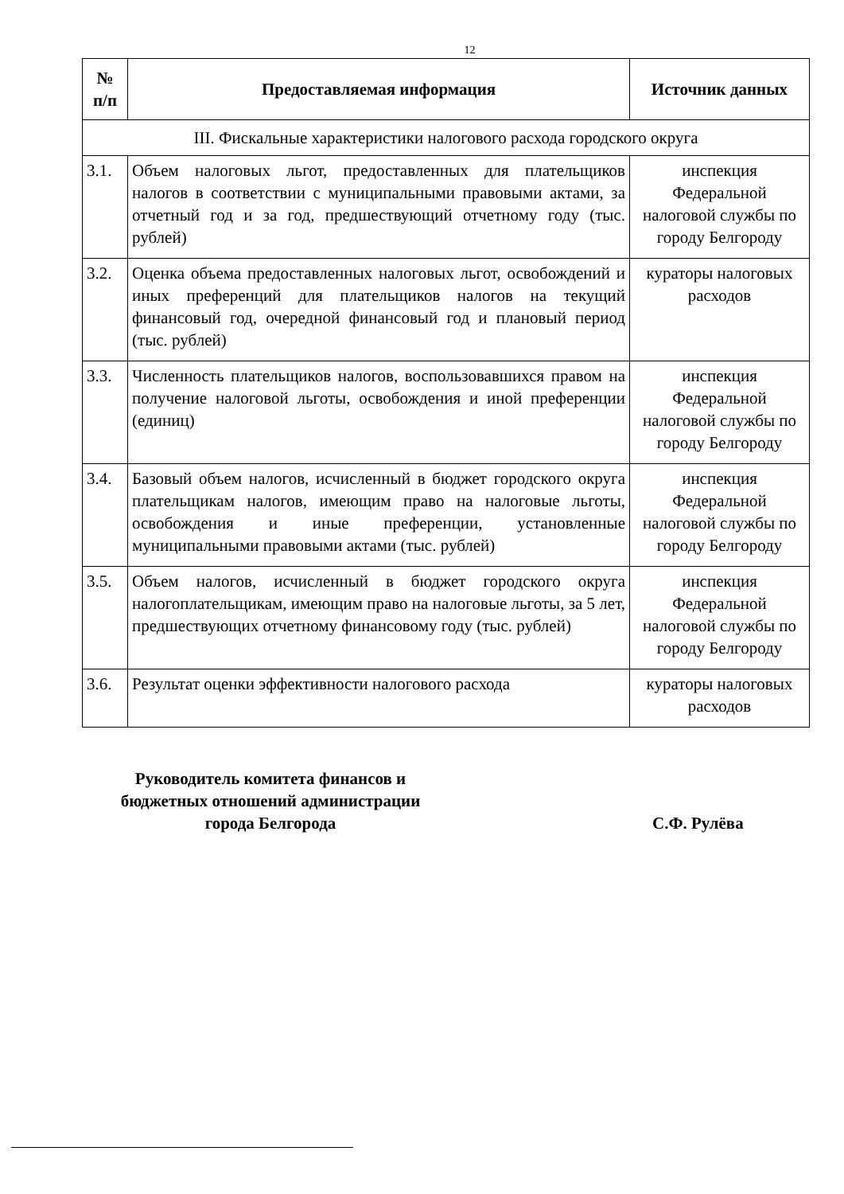12
| № п/п | Предоставляемая информация | Источник данных |
| --- | --- | --- |
| III. Фискальные характеристики налогового расхода городского округа | | |
| 3.1. | Объем налоговых льгот, предоставленных для плательщиков налогов в соответствии с муниципальными правовыми актами, за отчетный год и за год, предшествующий отчетному году (тыс. рублей) | инспекция Федеральной налоговой службы по городу Белгороду |
| 3.2. | Оценка объема предоставленных налоговых льгот, освобождений и иных преференций для плательщиков налогов на текущий финансовый год, очередной финансовый год и плановый период (тыс. рублей) | кураторы налоговых расходов |
| 3.3. | Численность плательщиков налогов, воспользовавшихся правом на получение налоговой льготы, освобождения и иной преференции (единиц) | инспекция Федеральной налоговой службы по городу Белгороду |
| 3.4. | Базовый объем налогов, исчисленный в бюджет городского округа плательщикам налогов, имеющим право на налоговые льготы, освобождения и иные преференции, установленные муниципальными правовыми актами (тыс. рублей) | инспекция Федеральной налоговой службы по городу Белгороду |
| 3.5. | Объем налогов, исчисленный в бюджет городского округа налогоплательщикам, имеющим право на налоговые льготы, за 5 лет, предшествующих отчетному финансовому году (тыс. рублей) | инспекция Федеральной налоговой службы по городу Белгороду |
| 3.6. | Результат оценки эффективности налогового расхода | кураторы налоговых расходов |
Руководитель комитета финансов и
бюджетных отношений администрации
города Белгорода
С.Ф. Рулёва